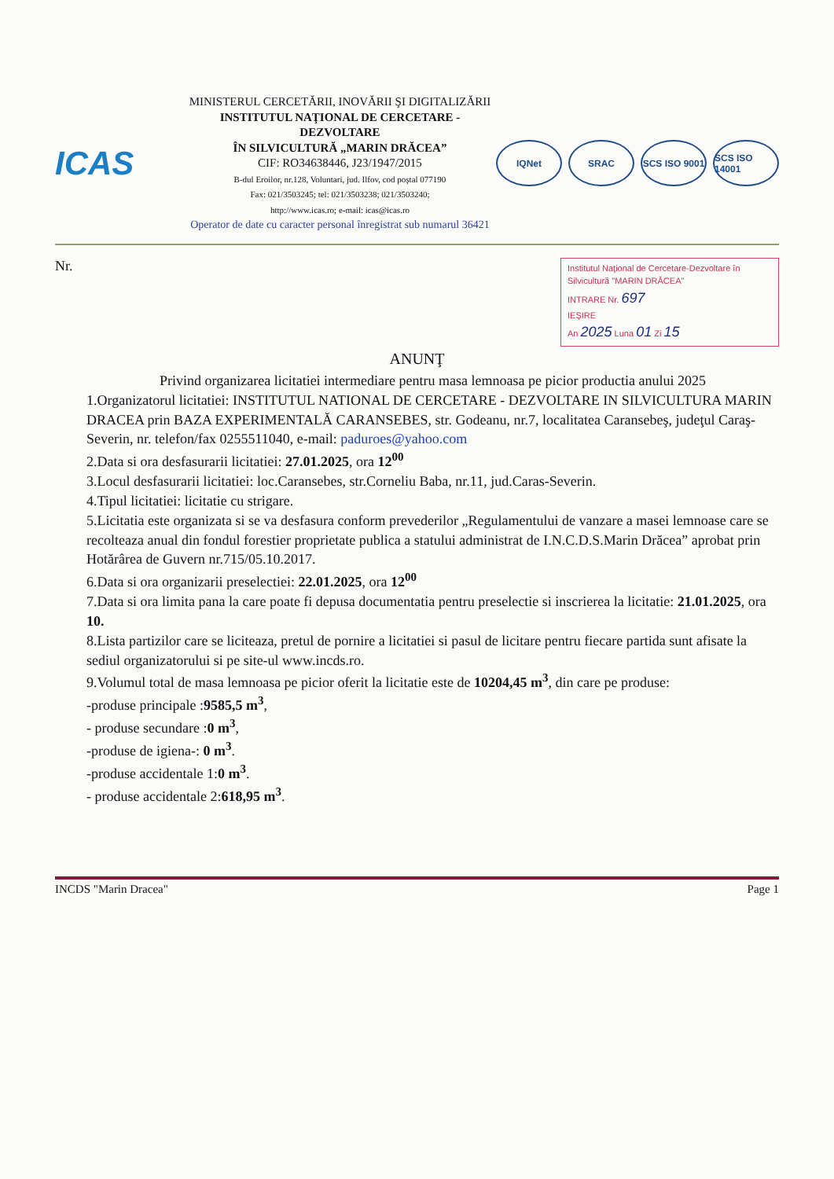ICAS
MINISTERUL CERCETĂRII, INOVĂRII ŞI DIGITALIZĂRII
INSTITUTUL NAŢIONAL DE CERCETARE - DEZVOLTARE
ÎN SILVICULTURĂ „MARIN DRĂCEA”
CIF: RO34638446, J23/1947/2015
B-dul Eroilor, nr.128, Voluntari, jud. Ilfov, cod poştal 077190
Fax: 021/3503245; tel: 021/3503238; 021/3503240;
http://www.icas.ro; e-mail: icas@icas.ro
Operator de date cu caracter personal înregistrat sub numarul 36421
IQNet SRAC SCS ISO 9001
SCS ISO 14001
Nr.
Institutul Naţional de Cercetare-Dezvoltare în Silvicultură "MARIN DRĂCEA"
INTRARE Nr. 697
IEŞIRE
An 2025 Luna 01 Zi 15
ANUNŢ
Privind organizarea licitatiei intermediare pentru masa lemnoasa pe picior productia anului 2025
1.Organizatorul licitatiei: INSTITUTUL NATIONAL DE CERCETARE - DEZVOLTARE IN SILVICULTURA MARIN DRACEA prin BAZA EXPERIMENTALĂ CARANSEBES, str. Godeanu, nr.7, localitatea Caransebeş, judeţul Caraş-Severin, nr. telefon/fax 0255511040, e-mail: paduroes@yahoo.com
2.Data si ora desfasurarii licitatiei: 27.01.2025, ora 12<sup>00</sup>
3.Locul desfasurarii licitatiei: loc.Caransebes, str.Corneliu Baba, nr.11, jud.Caras-Severin.
4.Tipul licitatiei: licitatie cu strigare.
5.Licitatia este organizata si se va desfasura conform prevederilor „Regulamentului de vanzare a masei lemnoase care se recolteaza anual din fondul forestier proprietate publica a statului administrat de I.N.C.D.S.Marin Drăcea” aprobat prin Hotărârea de Guvern nr.715/05.10.2017.
6.Data si ora organizarii preselectiei: 22.01.2025, ora 12<sup>00</sup>
7.Data si ora limita pana la care poate fi depusa documentatia pentru preselectie si inscrierea la licitatie: 21.01.2025, ora 10.
8.Lista partizilor care se liciteaza, pretul de pornire a licitatiei si pasul de licitare pentru fiecare partida sunt afisate la sediul organizatorului si pe site-ul www.incds.ro.
9.Volumul total de masa lemnoasa pe picior oferit la licitatie este de 10204,45 m<sup>3</sup>, din care pe produse:
-produse principale :9585,5 m<sup>3</sup>,
- produse secundare :0 m<sup>3</sup>,
-produse de igiena-: 0 m<sup>3</sup>.
-produse accidentale 1:0 m<sup>3</sup>.
- produse accidentale 2:618,95 m<sup>3</sup>.
INCDS "Marin Dracea" Page 1